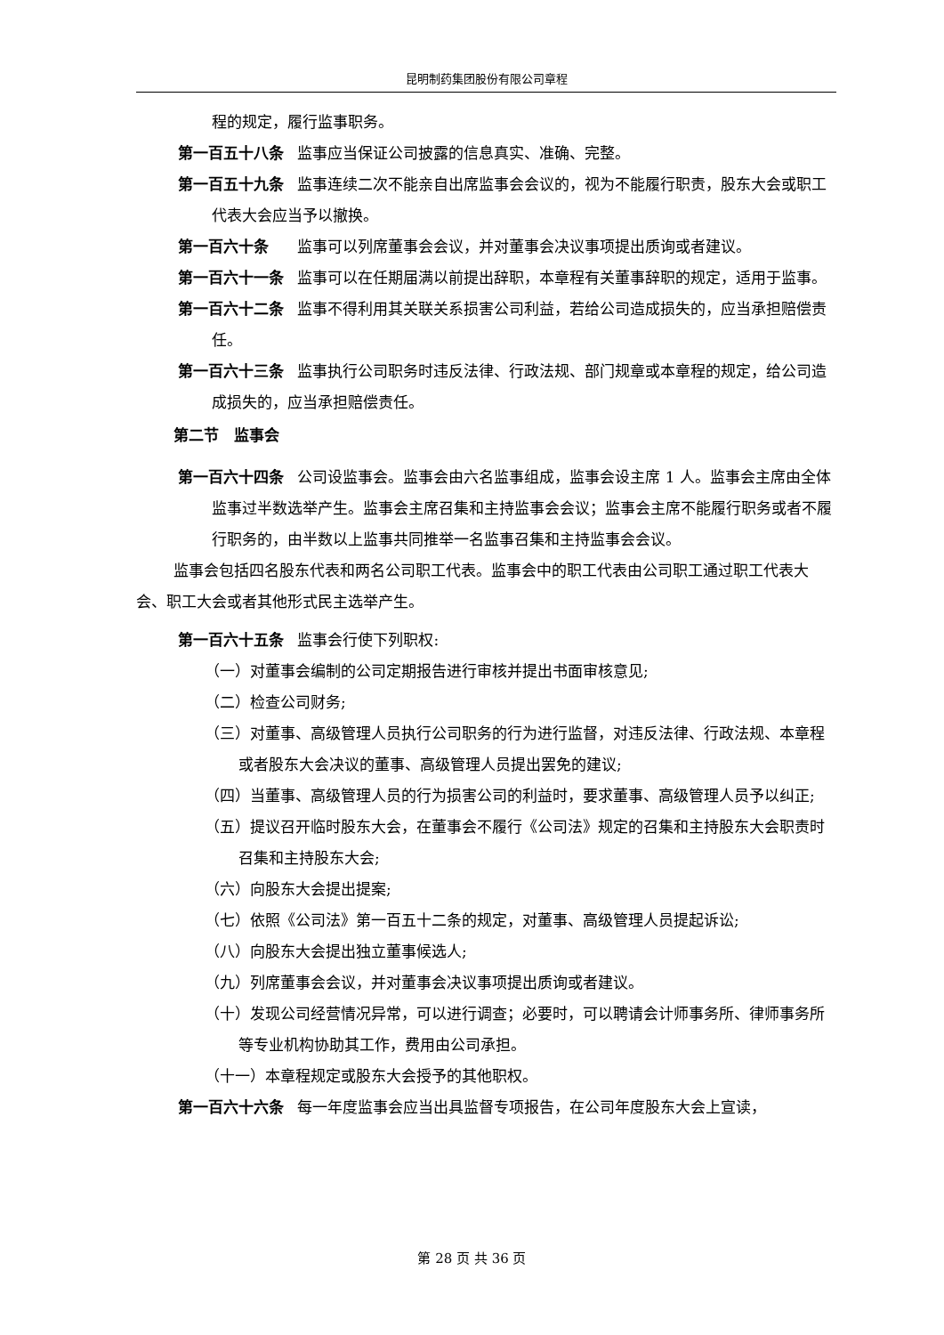昆明制药集团股份有限公司章程
程的规定，履行监事职务。
第一百五十八条 监事应当保证公司披露的信息真实、准确、完整。
第一百五十九条 监事连续二次不能亲自出席监事会会议的，视为不能履行职责，股东大会或职工代表大会应当予以撤换。
第一百六十条　 监事可以列席董事会会议，并对董事会决议事项提出质询或者建议。
第一百六十一条 监事可以在任期届满以前提出辞职，本章程有关董事辞职的规定，适用于监事。
第一百六十二条 监事不得利用其关联关系损害公司利益，若给公司造成损失的，应当承担赔偿责任。
第一百六十三条 监事执行公司职务时违反法律、行政法规、部门规章或本章程的规定，给公司造成损失的，应当承担赔偿责任。
第二节　监事会
第一百六十四条 公司设监事会。监事会由六名监事组成，监事会设主席 1 人。监事会主席由全体监事过半数选举产生。监事会主席召集和主持监事会会议；监事会主席不能履行职务或者不履行职务的，由半数以上监事共同推举一名监事召集和主持监事会会议。
监事会包括四名股东代表和两名公司职工代表。监事会中的职工代表由公司职工通过职工代表大会、职工大会或者其他形式民主选举产生。
第一百六十五条 监事会行使下列职权:
（一）对董事会编制的公司定期报告进行审核并提出书面审核意见;
（二）检查公司财务;
（三）对董事、高级管理人员执行公司职务的行为进行监督，对违反法律、行政法规、本章程或者股东大会决议的董事、高级管理人员提出罢免的建议;
（四）当董事、高级管理人员的行为损害公司的利益时，要求董事、高级管理人员予以纠正;
（五）提议召开临时股东大会，在董事会不履行《公司法》规定的召集和主持股东大会职责时召集和主持股东大会;
（六）向股东大会提出提案;
（七）依照《公司法》第一百五十二条的规定，对董事、高级管理人员提起诉讼;
（八）向股东大会提出独立董事候选人;
（九）列席董事会会议，并对董事会决议事项提出质询或者建议。
（十）发现公司经营情况异常，可以进行调查；必要时，可以聘请会计师事务所、律师事务所等专业机构协助其工作，费用由公司承担。
（十一）本章程规定或股东大会授予的其他职权。
第一百六十六条 每一年度监事会应当出具监督专项报告，在公司年度股东大会上宣读，
第 28 页 共 36 页